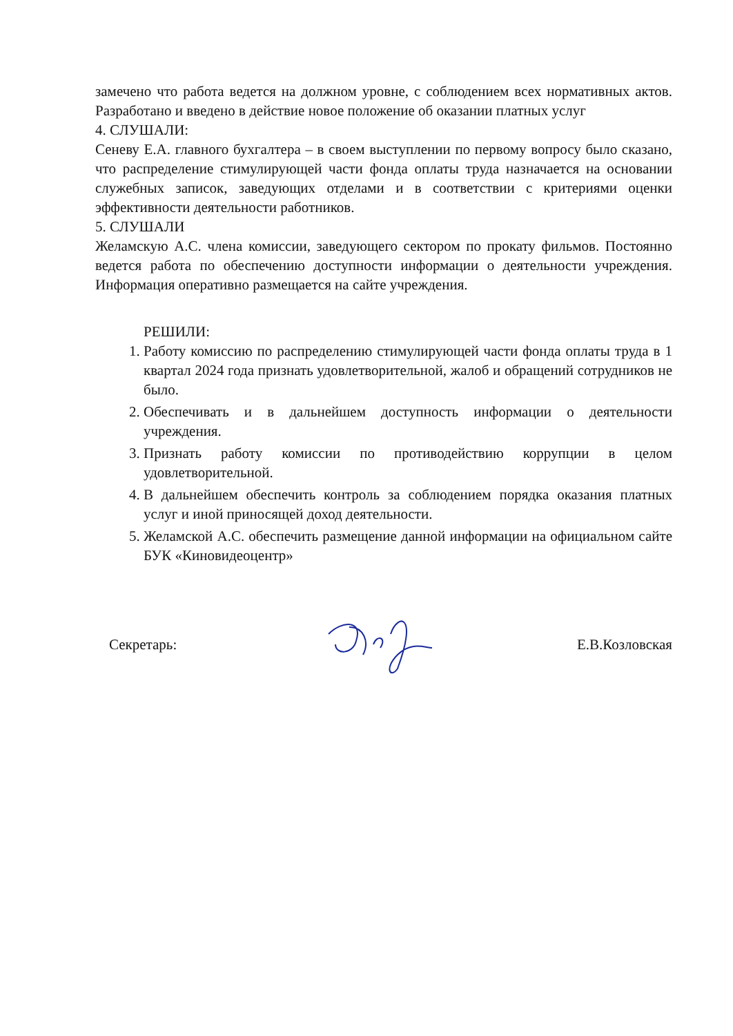замечено что работа ведется на должном уровне, с соблюдением всех нормативных актов. Разработано и введено в действие новое положение об оказании платных услуг
4. СЛУШАЛИ:
Сеневу Е.А. главного бухгалтера – в своем выступлении по первому вопросу было сказано, что распределение стимулирующей части фонда оплаты труда назначается на основании служебных записок, заведующих отделами и в соответствии с критериями оценки эффективности деятельности работников.
5. СЛУШАЛИ
Желамскую А.С. члена комиссии, заведующего сектором по прокату фильмов. Постоянно ведется работа по обеспечению доступности информации о деятельности учреждения. Информация оперативно размещается на сайте учреждения.
РЕШИЛИ:
1. Работу комиссию по распределению стимулирующей части фонда оплаты труда в 1 квартал 2024 года признать удовлетворительной, жалоб и обращений сотрудников не было.
2. Обеспечивать и в дальнейшем доступность информации о деятельности учреждения.
3. Признать работу комиссии по противодействию коррупции в целом удовлетворительной.
4. В дальнейшем обеспечить контроль за соблюдением порядка оказания платных услуг и иной приносящей доход деятельности.
5. Желамской А.С. обеспечить размещение данной информации на официальном сайте БУК «Киновидеоцентр»
Секретарь: Е.В.Козловская